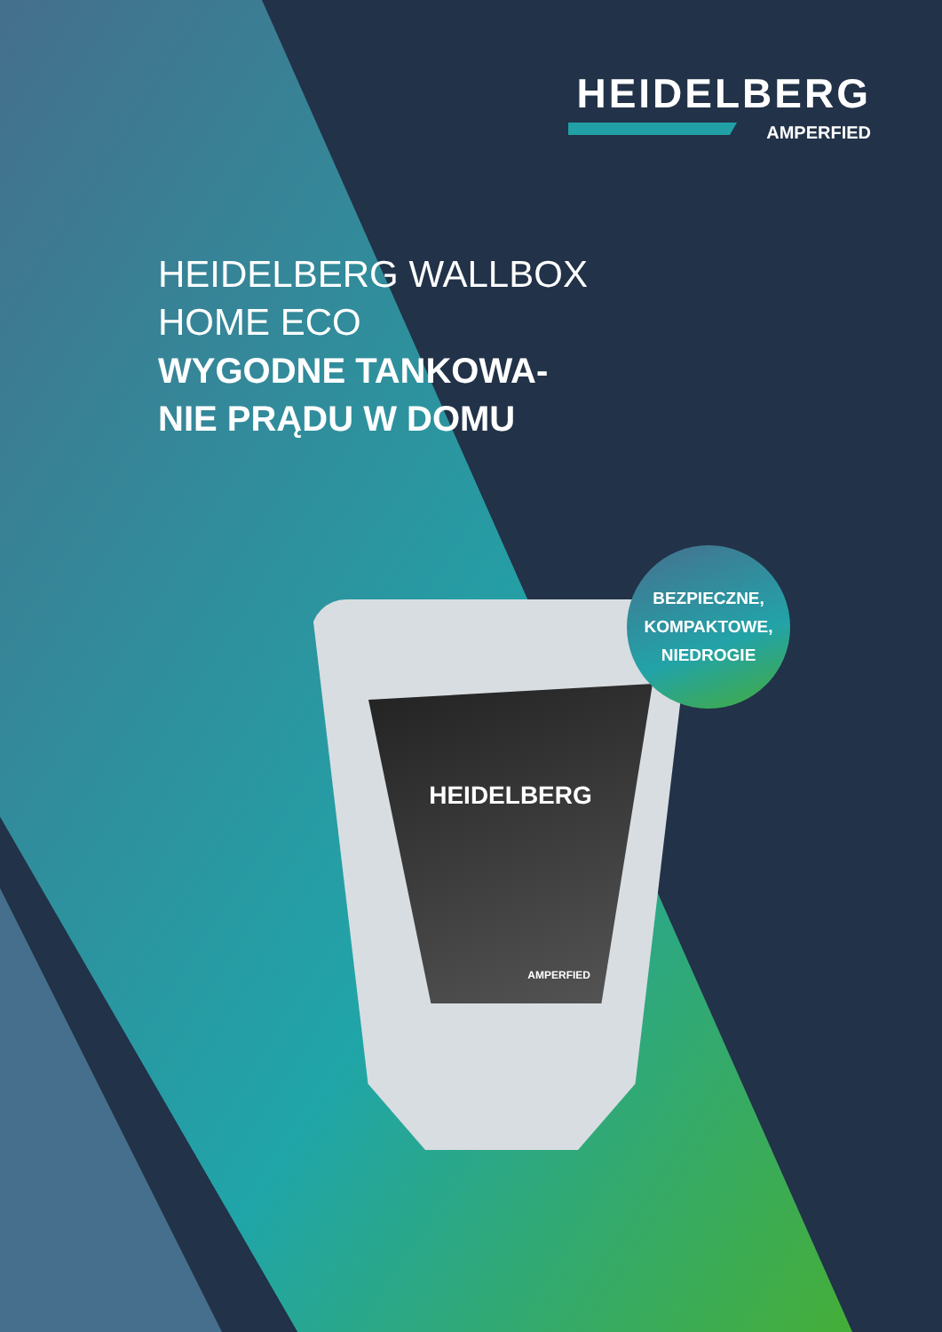HEIDELBERG
AMPERFIED
HEIDELBERG WALLBOX
HOME ECO
WYGODNE TANKOWA-
NIE PRĄDU W DOMU
HEIDELBERG
AMPERFIED
BEZPIECZNE,
KOMPAKTOWE,
NIEDROGIE